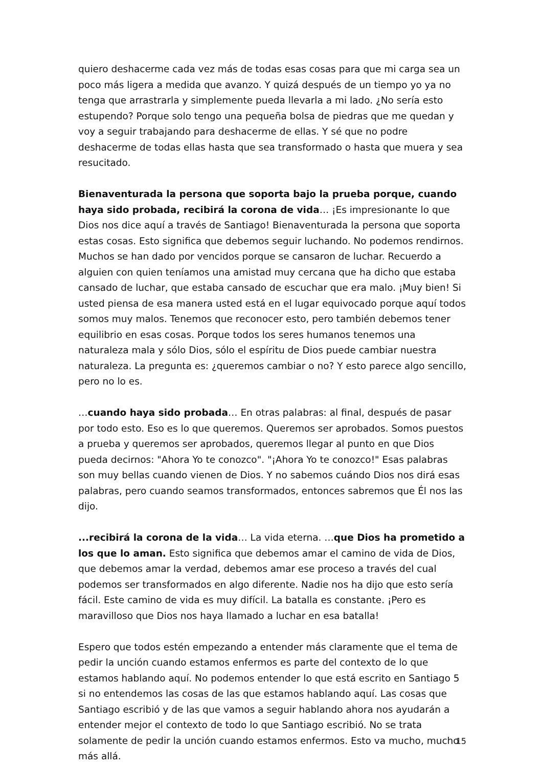quiero deshacerme cada vez más de todas esas cosas para que mi carga sea un poco más ligera a medida que avanzo. Y quizá después de un tiempo yo ya no tenga que arrastrarla y simplemente pueda llevarla a mi lado. ¿No sería esto estupendo? Porque solo tengo una pequeña bolsa de piedras que me quedan y voy a seguir trabajando para deshacerme de ellas. Y sé que no podre deshacerme de todas ellas hasta que sea transformado o hasta que muera y sea resucitado.
Bienaventurada la persona que soporta bajo la prueba porque, cuando haya sido probada, recibirá la corona de vida… ¡Es impresionante lo que Dios nos dice aquí a través de Santiago! Bienaventurada la persona que soporta estas cosas. Esto significa que debemos seguir luchando. No podemos rendirnos. Muchos se han dado por vencidos porque se cansaron de luchar. Recuerdo a alguien con quien teníamos una amistad muy cercana que ha dicho que estaba cansado de luchar, que estaba cansado de escuchar que era malo. ¡Muy bien! Si usted piensa de esa manera usted está en el lugar equivocado porque aquí todos somos muy malos. Tenemos que reconocer esto, pero también debemos tener equilibrio en esas cosas. Porque todos los seres humanos tenemos una naturaleza mala y sólo Dios, sólo el espíritu de Dios puede cambiar nuestra naturaleza. La pregunta es: ¿queremos cambiar o no? Y esto parece algo sencillo, pero no lo es.
…cuando haya sido probada… En otras palabras: al final, después de pasar por todo esto. Eso es lo que queremos. Queremos ser aprobados. Somos puestos a prueba y queremos ser aprobados, queremos llegar al punto en que Dios pueda decirnos: "Ahora Yo te conozco". "¡Ahora Yo te conozco!" Esas palabras son muy bellas cuando vienen de Dios. Y no sabemos cuándo Dios nos dirá esas palabras, pero cuando seamos transformados, entonces sabremos que Él nos las dijo.
...recibirá la corona de la vida… La vida eterna. …que Dios ha prometido a los que lo aman. Esto significa que debemos amar el camino de vida de Dios, que debemos amar la verdad, debemos amar ese proceso a través del cual podemos ser transformados en algo diferente. Nadie nos ha dijo que esto sería fácil. Este camino de vida es muy difícil. La batalla es constante. ¡Pero es maravilloso que Dios nos haya llamado a luchar en esa batalla!
Espero que todos estén empezando a entender más claramente que el tema de pedir la unción cuando estamos enfermos es parte del contexto de lo que estamos hablando aquí. No podemos entender lo que está escrito en Santiago 5 si no entendemos las cosas de las que estamos hablando aquí. Las cosas que Santiago escribió y de las que vamos a seguir hablando ahora nos ayudarán a entender mejor el contexto de todo lo que Santiago escribió. No se trata solamente de pedir la unción cuando estamos enfermos. Esto va mucho, mucho más allá.
15